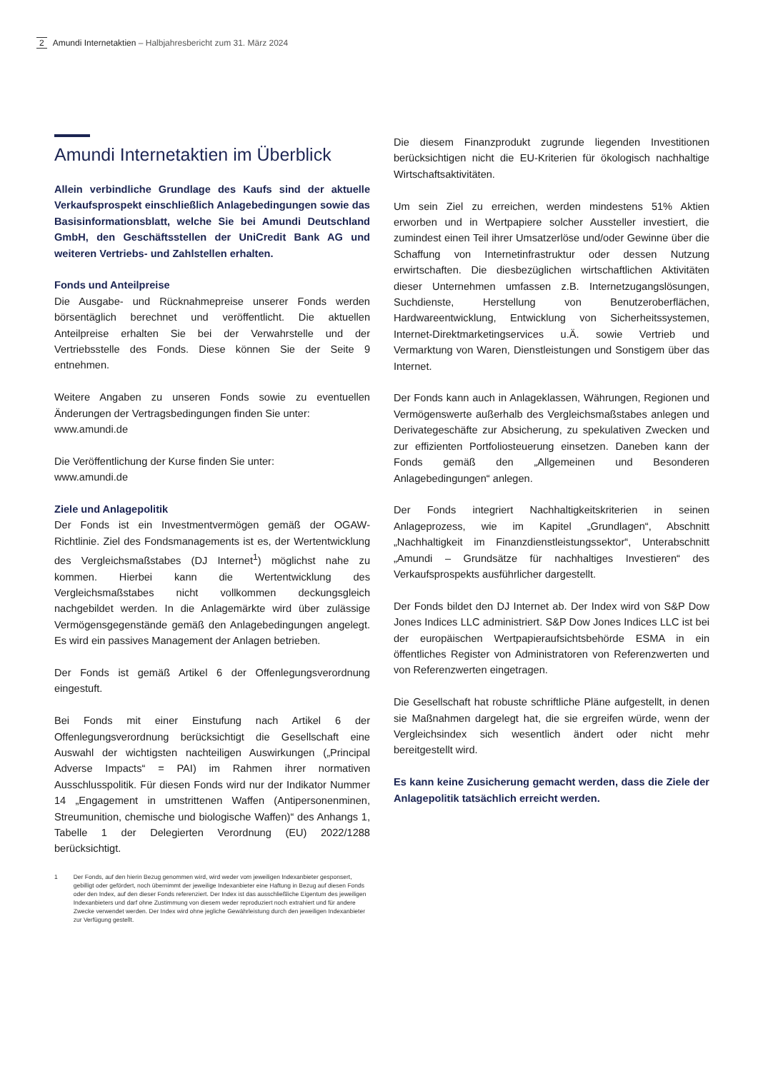2 Amundi Internetaktien – Halbjahresbericht zum 31. März 2024
Amundi Internetaktien im Überblick
Allein verbindliche Grundlage des Kaufs sind der aktuelle Verkaufsprospekt einschließlich Anlagebedingungen sowie das Basisinformationsblatt, welche Sie bei Amundi Deutschland GmbH, den Geschäftsstellen der UniCredit Bank AG und weiteren Vertriebs- und Zahlstellen erhalten.
Fonds und Anteilpreise
Die Ausgabe- und Rücknahmepreise unserer Fonds werden börsentäglich berechnet und veröffentlicht. Die aktuellen Anteilpreise erhalten Sie bei der Verwahrstelle und der Vertriebsstelle des Fonds. Diese können Sie der Seite 9 entnehmen.
Weitere Angaben zu unseren Fonds sowie zu eventuellen Änderungen der Vertragsbedingungen finden Sie unter:
www.amundi.de
Die Veröffentlichung der Kurse finden Sie unter:
www.amundi.de
Ziele und Anlagepolitik
Der Fonds ist ein Investmentvermögen gemäß der OGAW-Richtlinie. Ziel des Fondsmanagements ist es, der Wertentwicklung des Vergleichsmaßstabes (DJ Internet<sup>1</sup>) möglichst nahe zu kommen. Hierbei kann die Wertentwicklung des Vergleichsmaßstabes nicht vollkommen deckungsgleich nachgebildet werden. In die Anlagemärkte wird über zulässige Vermögensgegenstände gemäß den Anlagebedingungen angelegt. Es wird ein passives Management der Anlagen betrieben.
Der Fonds ist gemäß Artikel 6 der Offenlegungsverordnung eingestuft.
Bei Fonds mit einer Einstufung nach Artikel 6 der Offenlegungsverordnung berücksichtigt die Gesellschaft eine Auswahl der wichtigsten nachteiligen Auswirkungen („Principal Adverse Impacts“ = PAI) im Rahmen ihrer normativen Ausschlusspolitik. Für diesen Fonds wird nur der Indikator Nummer 14 „Engagement in umstrittenen Waffen (Antipersonenminen, Streumunition, chemische und biologische Waffen)“ des Anhangs 1, Tabelle 1 der Delegierten Verordnung (EU) 2022/1288 berücksichtigt.
1 Der Fonds, auf den hierin Bezug genommen wird, wird weder vom jeweiligen Indexanbieter gesponsert, gebilligt oder gefördert, noch übernimmt der jeweilige Indexanbieter eine Haftung in Bezug auf diesen Fonds oder den Index, auf den dieser Fonds referenziert. Der Index ist das ausschließliche Eigentum des jeweiligen Indexanbieters und darf ohne Zustimmung von diesem weder reproduziert noch extrahiert und für andere Zwecke verwendet werden. Der Index wird ohne jegliche Gewährleistung durch den jeweiligen Indexanbieter zur Verfügung gestellt.
Die diesem Finanzprodukt zugrunde liegenden Investitionen berücksichtigen nicht die EU-Kriterien für ökologisch nachhaltige Wirtschaftsaktivitäten.
Um sein Ziel zu erreichen, werden mindestens 51% Aktien erworben und in Wertpapiere solcher Aussteller investiert, die zumindest einen Teil ihrer Umsatzerlöse und/oder Gewinne über die Schaffung von Internetinfrastruktur oder dessen Nutzung erwirtschaften. Die diesbezüglichen wirtschaftlichen Aktivitäten dieser Unternehmen umfassen z.B. Internetzugangslösungen, Suchdienste, Herstellung von Benutzeroberflächen, Hardwareentwicklung, Entwicklung von Sicherheitssystemen, Internet-Direktmarketingservices u.Ä. sowie Vertrieb und Vermarktung von Waren, Dienstleistungen und Sonstigem über das Internet.
Der Fonds kann auch in Anlageklassen, Währungen, Regionen und Vermögenswerte außerhalb des Vergleichsmaßstabes anlegen und Derivategeschäfte zur Absicherung, zu spekulativen Zwecken und zur effizienten Portfoliosteuerung einsetzen. Daneben kann der Fonds gemäß den „Allgemeinen und Besonderen Anlagebedingungen“ anlegen.
Der Fonds integriert Nachhaltigkeitskriterien in seinen Anlageprozess, wie im Kapitel „Grundlagen“, Abschnitt „Nachhaltigkeit im Finanzdienstleistungssektor“, Unterabschnitt „Amundi – Grundsätze für nachhaltiges Investieren“ des Verkaufsprospekts ausführlicher dargestellt.
Der Fonds bildet den DJ Internet ab. Der Index wird von S&P Dow Jones Indices LLC administriert. S&P Dow Jones Indices LLC ist bei der europäischen Wertpapieraufsichtsbehörde ESMA in ein öffentliches Register von Administratoren von Referenzwerten und von Referenzwerten eingetragen.
Die Gesellschaft hat robuste schriftliche Pläne aufgestellt, in denen sie Maßnahmen dargelegt hat, die sie ergreifen würde, wenn der Vergleichsindex sich wesentlich ändert oder nicht mehr bereitgestellt wird.
Es kann keine Zusicherung gemacht werden, dass die Ziele der Anlagepolitik tatsächlich erreicht werden.